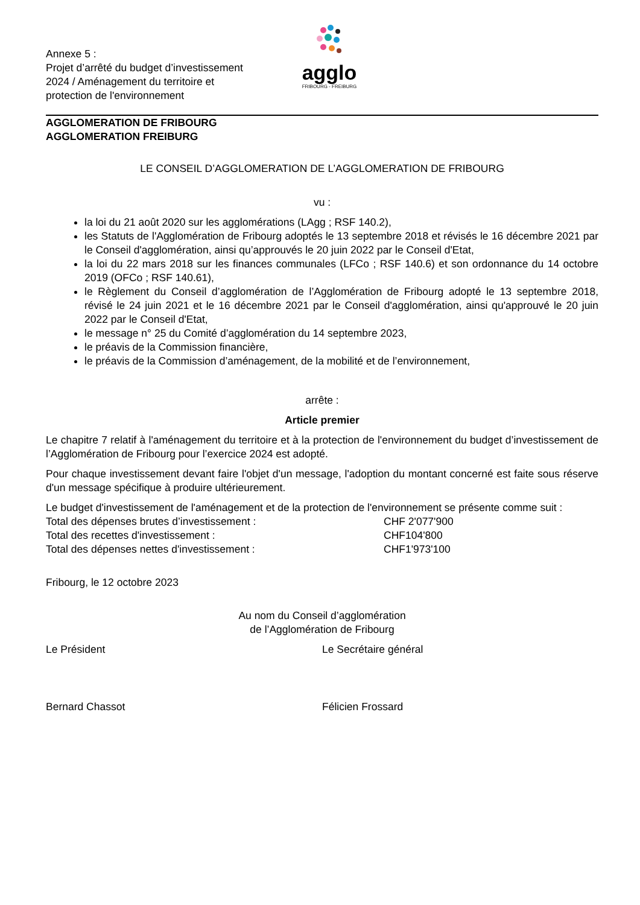Annexe 5 :
Projet d’arrêté du budget d’investissement 2024 / Aménagement du territoire et protection de l'environnement
agglo
FRIBOURG - FREIBURG
AGGLOMERATION DE FRIBOURG
AGGLOMERATION FREIBURG
LE CONSEIL D’AGGLOMERATION DE L’AGGLOMERATION DE FRIBOURG
vu :
la loi du 21 août 2020 sur les agglomérations (LAgg ; RSF 140.2),
les Statuts de l'Agglomération de Fribourg adoptés le 13 septembre 2018 et révisés le 16 décembre 2021 par le Conseil d'agglomération, ainsi qu’approuvés le 20 juin 2022 par le Conseil d'Etat,
la loi du 22 mars 2018 sur les finances communales (LFCo ; RSF 140.6) et son ordonnance du 14 octobre 2019 (OFCo ; RSF 140.61),
le Règlement du Conseil d’agglomération de l’Agglomération de Fribourg adopté le 13 septembre 2018, révisé le 24 juin 2021 et le 16 décembre 2021 par le Conseil d'agglomération, ainsi qu'approuvé le 20 juin 2022 par le Conseil d'Etat,
le message n° 25 du Comité d’agglomération du 14 septembre 2023,
le préavis de la Commission financière,
le préavis de la Commission d’aménagement, de la mobilité et de l’environnement,
arrête :
Article premier
Le chapitre 7 relatif à l'aménagement du territoire et à la protection de l'environnement du budget d’investissement de l’Agglomération de Fribourg pour l’exercice 2024 est adopté.
Pour chaque investissement devant faire l'objet d'un message, l'adoption du montant concerné est faite sous réserve d'un message spécifique à produire ultérieurement.
Le budget d'investissement de l'aménagement et de la protection de l'environnement se présente comme suit :
Total des dépenses brutes d’investissement : CHF 2'077'900
Total des recettes d'investissement : CHF104'800
Total des dépenses nettes d'investissement : CHF1'973'100
Fribourg, le 12 octobre 2023
Au nom du Conseil d’agglomération
de l’Agglomération de Fribourg
Le Président Le Secrétaire général
Bernard Chassot Félicien Frossard